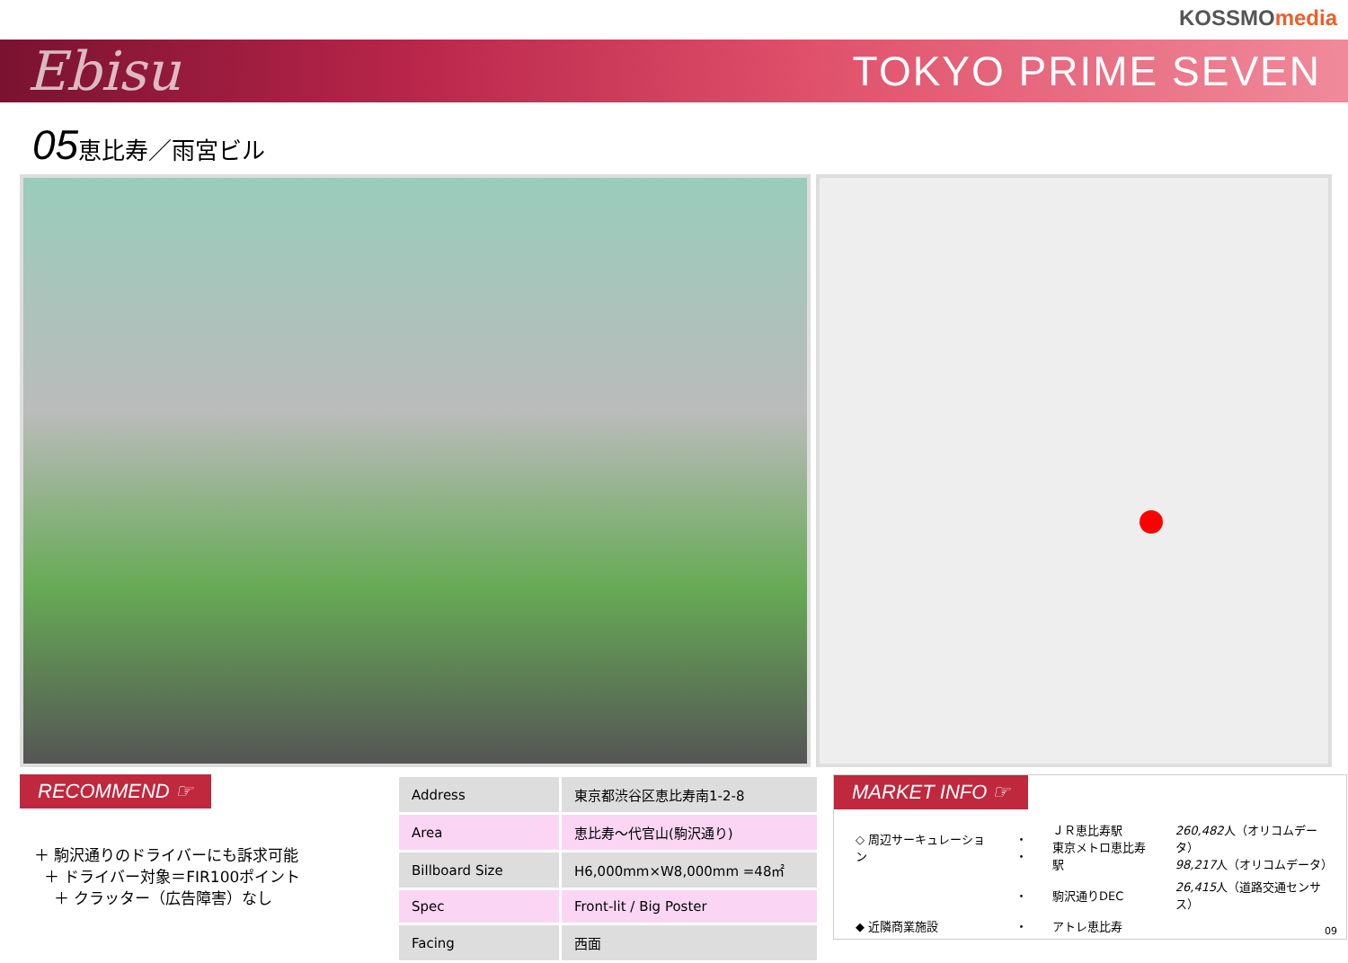KOSSMOmedia
Ebisu
TOKYO PRIME SEVEN
05恵比寿／雨宮ビル
RECOMMEND ☞
＋ 駒沢通りのドライバーにも訴求可能
＋ ドライバー対象＝FIR100ポイント
＋ クラッター（広告障害）なし
| Address | 東京都渋谷区恵比寿南1-2-8 |
| Area | 恵比寿～代官山(駒沢通り) |
| Billboard Size | H6,000mm×W8,000mm =48㎡ |
| Spec | Front-lit / Big Poster |
| Facing | 西面 |
MARKET INFO ☞
| ◇ 周辺サーキュレーション | ・ ・ | ＪＲ恵比寿駅 東京メトロ恵比寿駅 | 260,482 人（オリコムデータ） 98,217 人（オリコムデータ） |
| | ・ | 駒沢通りDEC | 26,415 人（道路交通センサス） |
| ◆ 近隣商業施設 | ・ | アトレ恵比寿 | |
09